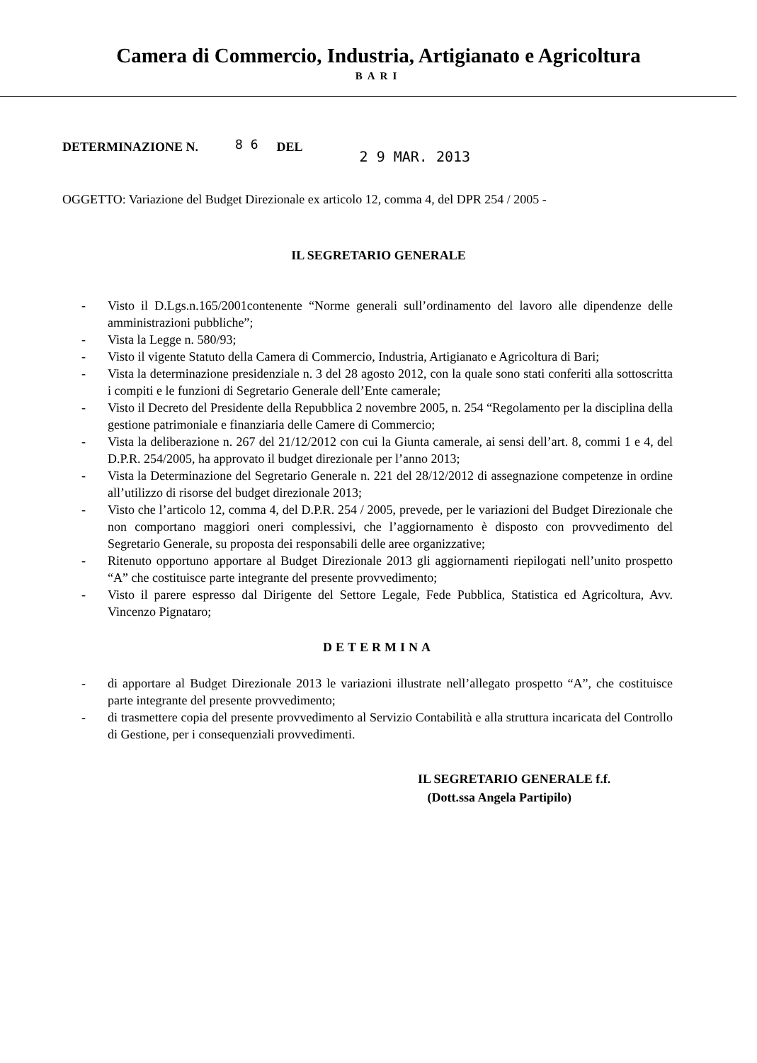Camera di Commercio, Industria, Artigianato e Agricoltura
BARI
DETERMINAZIONE N. 8 6 DEL 2 9 MAR. 2013
OGGETTO: Variazione del Budget Direzionale ex articolo 12, comma 4, del DPR 254 / 2005 -
IL SEGRETARIO GENERALE
- Visto il D.Lgs.n.165/2001contenente “Norme generali sull’ordinamento del lavoro alle dipendenze delle amministrazioni pubbliche”;
- Vista la Legge n. 580/93;
- Visto il vigente Statuto della Camera di Commercio, Industria, Artigianato e Agricoltura di Bari;
- Vista la determinazione presidenziale n. 3 del 28 agosto 2012, con la quale sono stati conferiti alla sottoscritta i compiti e le funzioni di Segretario Generale dell’Ente camerale;
- Visto il Decreto del Presidente della Repubblica 2 novembre 2005, n. 254 “Regolamento per la disciplina della gestione patrimoniale e finanziaria delle Camere di Commercio;
- Vista la deliberazione n. 267 del 21/12/2012 con cui la Giunta camerale, ai sensi dell’art. 8, commi 1 e 4, del D.P.R. 254/2005, ha approvato il budget direzionale per l’anno 2013;
- Vista la Determinazione del Segretario Generale n. 221 del 28/12/2012 di assegnazione competenze in ordine all’utilizzo di risorse del budget direzionale 2013;
- Visto che l’articolo 12, comma 4, del D.P.R. 254 / 2005, prevede, per le variazioni del Budget Direzionale che non comportano maggiori oneri complessivi, che l’aggiornamento è disposto con provvedimento del Segretario Generale, su proposta dei responsabili delle aree organizzative;
- Ritenuto opportuno apportare al Budget Direzionale 2013 gli aggiornamenti riepilogati nell’unito prospetto “A” che costituisce parte integrante del presente provvedimento;
- Visto il parere espresso dal Dirigente del Settore Legale, Fede Pubblica, Statistica ed Agricoltura, Avv. Vincenzo Pignataro;
DETERMINA
- di apportare al Budget Direzionale 2013 le variazioni illustrate nell’allegato prospetto “A”, che costituisce parte integrante del presente provvedimento;
- di trasmettere copia del presente provvedimento al Servizio Contabilità e alla struttura incaricata del Controllo di Gestione, per i consequenziali provvedimenti.
IL SEGRETARIO GENERALE f.f.
(Dott.ssa Angela Partipilo)